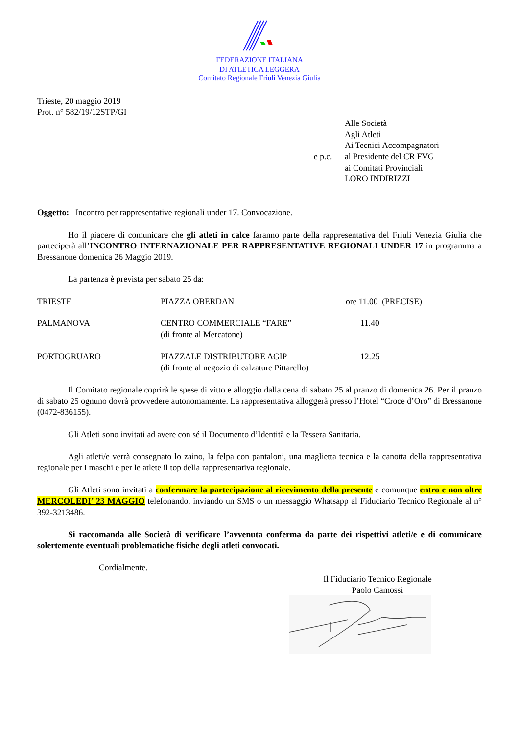FEDERAZIONE ITALIANA
DI ATLETICA LEGGERA
Comitato Regionale Friuli Venezia Giulia
Trieste, 20 maggio 2019
Prot. n° 582/19/12STP/GI
e p.c.
Alle Società
Agli Atleti
Ai Tecnici Accompagnatori
al Presidente del CR FVG
ai Comitati Provinciali
LORO INDIRIZZI
Oggetto: Incontro per rappresentative regionali under 17. Convocazione.
Ho il piacere di comunicare che gli atleti in calce faranno parte della rappresentativa del Friuli Venezia Giulia che parteciperà all’INCONTRO INTERNAZIONALE PER RAPPRESENTATIVE REGIONALI UNDER 17 in programma a Bressanone domenica 26 Maggio 2019.
La partenza è prevista per sabato 25 da:
| TRIESTE | PIAZZA OBERDAN | ore 11.00 (PRECISE) |
| PALMANOVA | CENTRO COMMERCIALE “FARE” (di fronte al Mercatone) | 11.40 |
| PORTOGRUARO | PIAZZALE DISTRIBUTORE AGIP (di fronte al negozio di calzature Pittarello) | 12.25 |
Il Comitato regionale coprirà le spese di vitto e alloggio dalla cena di sabato 25 al pranzo di domenica 26. Per il pranzo di sabato 25 ognuno dovrà provvedere autonomamente. La rappresentativa alloggerà presso l’Hotel “Croce d’Oro” di Bressanone (0472-836155).
Gli Atleti sono invitati ad avere con sé il Documento d’Identità e la Tessera Sanitaria.
Agli atleti/e verrà consegnato lo zaino, la felpa con pantaloni, una maglietta tecnica e la canotta della rappresentativa regionale per i maschi e per le atlete il top della rappresentativa regionale.
Gli Atleti sono invitati a confermare la partecipazione al ricevimento della presente e comunque entro e non oltre MERCOLEDI’ 23 MAGGIO telefonando, inviando un SMS o un messaggio Whatsapp al Fiduciario Tecnico Regionale al n° 392-3213486.
Si raccomanda alle Società di verificare l’avvenuta conferma da parte dei rispettivi atleti/e e di comunicare solertemente eventuali problematiche fisiche degli atleti convocati.
Cordialmente.
Il Fiduciario Tecnico Regionale
Paolo Camossi